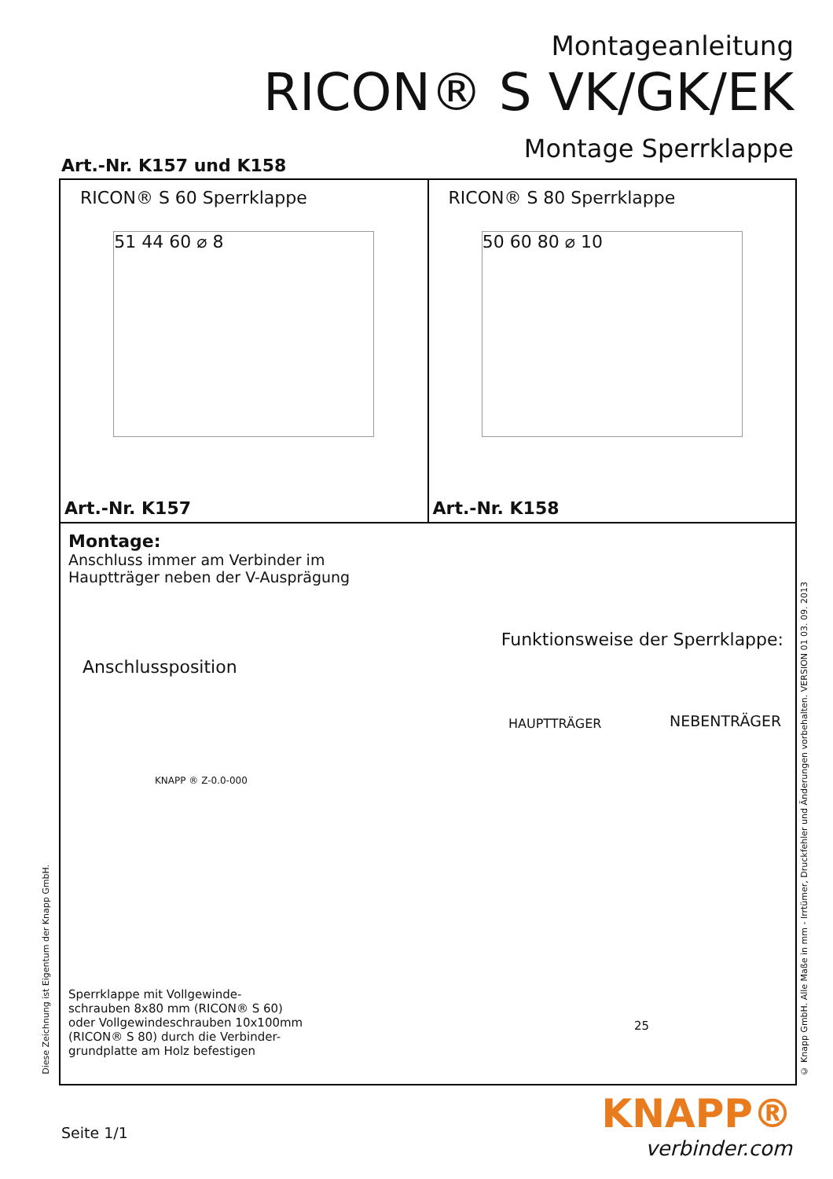Montageanleitung
RICON® S VK/GK/EK
Montage Sperrklappe
Art.-Nr. K157 und K158
RICON® S 60 Sperrklappe
51 44 60 ⌀ 8
Art.-Nr. K157
RICON® S 80 Sperrklappe
50 60 80 ⌀ 10
Art.-Nr. K158
Montage:
Anschluss immer am Verbinder im
Hauptträger neben der V-Ausprägung
Funktionsweise der Sperrklappe:
Anschlussposition
HAUPTTRÄGER NEBENTRÄGER
KNAPP ® Z-0.0-000
25
Sperrklappe mit Vollgewinde-
schrauben 8x80 mm (RICON® S 60)
oder Vollgewindeschrauben 10x100mm
(RICON® S 80) durch die Verbinder-
grundplatte am Holz befestigen
© Knapp GmbH. Alle Maße in mm - Irrtümer, Druckfehler und Änderungen vorbehalten. VERSION 01 03. 09. 2013
Diese Zeichnung ist Eigentum der Knapp GmbH.
Seite 1/1
KNAPP®
verbinder.com